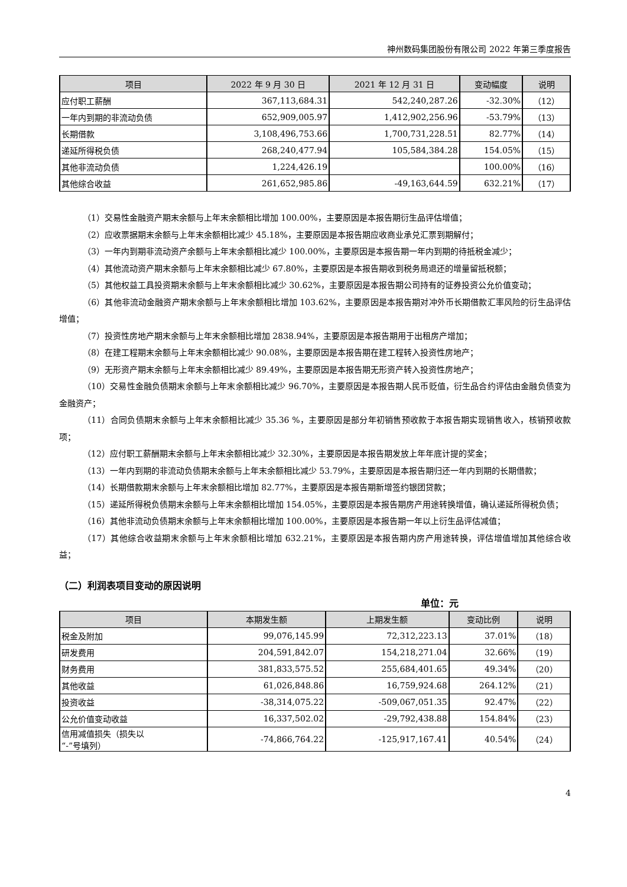神州数码集团股份有限公司 2022 年第三季度报告
| 项目 | 2022 年 9 月 30 日 | 2021 年 12 月 31 日 | 变动幅度 | 说明 |
| --- | --- | --- | --- | --- |
| 应付职工薪酬 | 367,113,684.31 | 542,240,287.26 | -32.30% | （12） |
| 一年内到期的非流动负债 | 652,909,005.97 | 1,412,902,256.96 | -53.79% | （13） |
| 长期借款 | 3,108,496,753.66 | 1,700,731,228.51 | 82.77% | （14） |
| 递延所得税负债 | 268,240,477.94 | 105,584,384.28 | 154.05% | （15） |
| 其他非流动负债 | 1,224,426.19 | | 100.00% | （16） |
| 其他综合收益 | 261,652,985.86 | -49,163,644.59 | 632.21% | （17） |
（1）交易性金融资产期末余额与上年末余额相比增加 100.00%，主要原因是本报告期衍生品评估增值；
（2）应收票据期末余额与上年末余额相比减少 45.18%，主要原因是本报告期应收商业承兑汇票到期解付；
（3）一年内到期非流动资产余额与上年末余额相比减少 100.00%，主要原因是本报告期一年内到期的待抵税金减少；
（4）其他流动资产期末余额与上年末余额相比减少 67.80%，主要原因是本报告期收到税务局退还的增量留抵税额；
（5）其他权益工具投资期末余额与上年末余额相比减少 30.62%，主要原因是本报告期公司持有的证券投资公允价值变动；
（6）其他非流动金融资产期末余额与上年末余额相比增加 103.62%，主要原因是本报告期对冲外币长期借款汇率风险的衍生品评估增值；
（7）投资性房地产期末余额与上年末余额相比增加 2838.94%，主要原因是本报告期用于出租房产增加；
（8）在建工程期末余额与上年末余额相比减少 90.08%，主要原因是本报告期在建工程转入投资性房地产；
（9）无形资产期末余额与上年末余额相比减少 89.49%，主要原因是本报告期无形资产转入投资性房地产；
（10）交易性金融负债期末余额与上年末余额相比减少 96.70%，主要原因是本报告期人民币贬值，衍生品合约评估由金融负债变为金融资产；
（11）合同负债期末余额与上年末余额相比减少 35.36 %，主要原因是部分年初销售预收款于本报告期实现销售收入，核销预收款项；
（12）应付职工薪酬期末余额与上年末余额相比减少 32.30%，主要原因是本报告期发放上年年底计提的奖金；
（13）一年内到期的非流动负债期末余额与上年末余额相比减少 53.79%，主要原因是本报告期归还一年内到期的长期借款；
（14）长期借款期末余额与上年末余额相比增加 82.77%，主要原因是本报告期新增签约银团贷款；
（15）递延所得税负债期末余额与上年末余额相比增加 154.05%，主要原因是本报告期房产用途转换增值，确认递延所得税负债；
（16）其他非流动负债期末余额与上年末余额相比增加 100.00%，主要原因是本报告期一年以上衍生品评估减值；
（17）其他综合收益期末余额与上年末余额相比增加 632.21%，主要原因是本报告期内房产用途转换，评估增值增加其他综合收益；
（二）利润表项目变动的原因说明
单位：元
| 项目 | 本期发生额 | 上期发生额 | 变动比例 | 说明 |
| --- | --- | --- | --- | --- |
| 税金及附加 | 99,076,145.99 | 72,312,223.13 | 37.01% | （18） |
| 研发费用 | 204,591,842.07 | 154,218,271.04 | 32.66% | （19） |
| 财务费用 | 381,833,575.52 | 255,684,401.65 | 49.34% | （20） |
| 其他收益 | 61,026,848.86 | 16,759,924.68 | 264.12% | （21） |
| 投资收益 | -38,314,075.22 | -509,067,051.35 | 92.47% | （22） |
| 公允价值变动收益 | 16,337,502.02 | -29,792,438.88 | 154.84% | （23） |
| 信用减值损失（损失以 “-”号填列） | -74,866,764.22 | -125,917,167.41 | 40.54% | （24） |
4